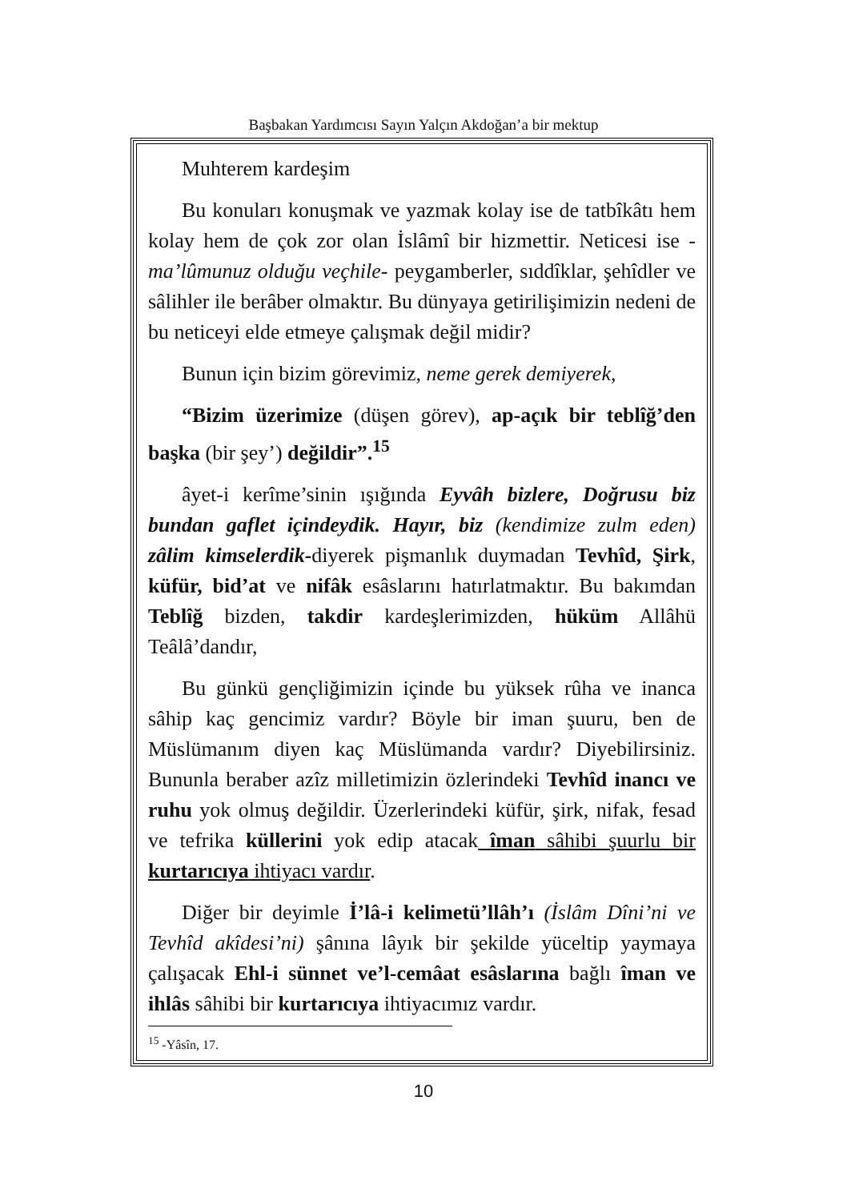Başbakan Yardımcısı Sayın Yalçın Akdoğan’a bir mektup
Muhterem kardeşim
Bu konuları konuşmak ve yazmak kolay ise de tatbîkâtı hem kolay hem de çok zor olan İslâmî bir hizmettir. Neticesi ise -ma’lûmunuz olduğu veçhile- peygamberler, sıddîklar, şehîdler ve sâlihler ile berâber olmaktır. Bu dünyaya getirilişimizin nedeni de bu neticeyi elde etmeye çalışmak değil midir?
Bunun için bizim görevimiz, neme gerek demiyerek,
“Bizim üzerimize (düşen görev), ap-açık bir teblîğ’den başka (bir şey’) değildir”.<sup>15</sup>
âyet-i kerîme’sinin ışığında Eyvâh bizlere, Doğrusu biz bundan gaflet içindeydik. Hayır, biz (kendimize zulm eden) zâlim kimselerdik-diyerek pişmanlık duymadan Tevhîd, Şirk, küfür, bid’at ve nifâk esâslarını hatırlatmaktır. Bu bakımdan Teblîğ bizden, takdir kardeşlerimizden, hüküm Allâhü Teâlâ’dandır,
Bu günkü gençliğimizin içinde bu yüksek rûha ve inanca sâhip kaç gencimiz vardır? Böyle bir iman şuuru, ben de Müslümanım diyen kaç Müslümanda vardır? Diyebilirsiniz. Bununla beraber azîz milletimizin özlerindeki Tevhîd inancı ve ruhu yok olmuş değildir. Üzerlerindeki küfür, şirk, nifak, fesad ve tefrika küllerini yok edip atacak îman sâhibi şuurlu bir kurtarıcıya ihtiyacı vardır.
Diğer bir deyimle İ’lâ-i kelimetü’llâh’ı (İslâm Dîni’ni ve Tevhîd akîdesi’ni) şânına lâyık bir şekilde yüceltip yaymaya çalışacak Ehl-i sünnet ve’l-cemâat esâslarına bağlı îman ve ihlâs sâhibi bir kurtarıcıya ihtiyacımız vardır.
<sup>15</sup> -Yâsîn, 17.
10